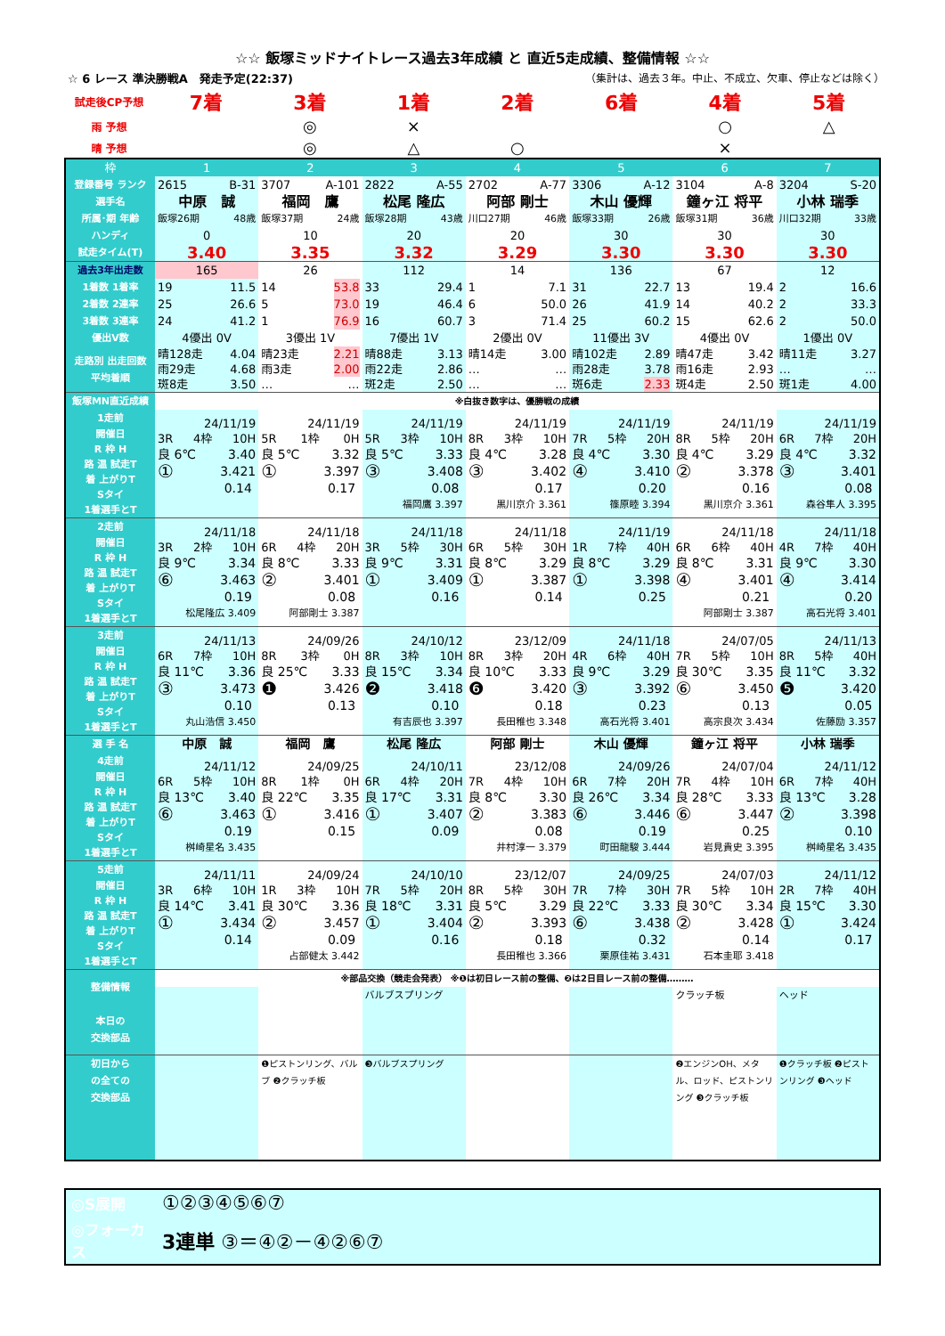☆☆ 飯塚ミッドナイトレース過去3年成績 と 直近5走成績、整備情報 ☆☆
☆ 6 レース 準決勝戦A　発走予定(22:37) （集計は、過去３年。中止、不成立、欠車、停止などは除く）
| 試走後CP予想 | 7着 | 3着 | 1着 | 2着 | 6着 | 4着 | 5着 |
| 雨 予想 | | ◎ | × | | | ○ | △ |
| 晴 予想 | | ◎ | △ | ○ | | × | |
| 枠 | 1 | 2 | 3 | 4 | 5 | 6 | 7 |
| --- | --- | --- | --- | --- | --- | --- | --- |
| 登録番号 ランク | 2615 B-31 | 3707 A-101 | 2822 A-55 | 2702 A-77 | 3306 A-12 | 3104 A-8 | 3204 S-20 |
| 選手名 | 中原 誠 | 福岡 鷹 | 松尾 隆広 | 阿部 剛士 | 木山 優輝 | 鐘ヶ江 将平 | 小林 瑞季 |
| 所属･期 年齢 | 飯塚26期 48歳 | 飯塚37期 24歳 | 飯塚28期 43歳 | 川口27期 46歳 | 飯塚33期 26歳 | 飯塚31期 36歳 | 川口32期 33歳 |
| ハンディ | 0 | 10 | 20 | 20 | 30 | 30 | 30 |
| 試走タイム(T) | 3.40 | 3.35 | 3.32 | 3.29 | 3.30 | 3.30 | 3.30 |
| 過去3年出走数 | 165 | 26 | 112 | 14 | 136 | 67 | 12 |
| 1着数 1着率 | 19 11.5 | 14 53.8 | 33 29.4 | 1 7.1 | 31 22.7 | 13 19.4 | 2 16.6 |
| 2着数 2連率 | 25 26.6 | 5 73.0 | 19 46.4 | 6 50.0 | 26 41.9 | 14 40.2 | 2 33.3 |
| 3着数 3連率 | 24 41.2 | 1 76.9 | 16 60.7 | 3 71.4 | 25 60.2 | 15 62.6 | 2 50.0 |
| 優出V数 | 4優出 0V | 3優出 1V | 7優出 1V | 2優出 0V | 11優出 3V | 4優出 0V | 1優出 0V |
| 走路別 出走回数 平均着順 | 晴128走 4.04 雨29走 4.68 斑8走 3.50 | 晴23走 2.21 雨3走 2.00 … … | 晴88走 3.13 雨22走 2.86 斑2走 2.50 | 晴14走 3.00 … … … … | 晴102走 2.89 雨28走 3.78 斑6走 2.33 | 晴47走 3.42 雨16走 2.93 斑4走 2.50 | 晴11走 3.27 … … 斑1走 4.00 |
| 飯塚MN直近成績 | ※白抜き数字は、優勝戦の成績 | | | | | | |
| 1走前 開催日 R 枠 H 路 温 試走T 着 上がりT Sタイ 1着選手とT | 24/11/19 3R 4枠 10H 良 6℃ 3.40 ① 3.421 0.14 | 24/11/19 5R 1枠 0H 良 5℃ 3.32 ① 3.397 0.17 | 24/11/19 5R 3枠 10H 良 5℃ 3.33 ③ 3.408 0.08 福岡鷹 3.397 | 24/11/19 8R 3枠 10H 良 4℃ 3.28 ③ 3.402 0.17 黒川京介 3.361 | 24/11/19 7R 5枠 20H 良 4℃ 3.30 ④ 3.410 0.20 篠原睦 3.394 | 24/11/19 8R 5枠 20H 良 4℃ 3.29 ② 3.378 0.16 黒川京介 3.361 | 24/11/19 6R 7枠 20H 良 4℃ 3.32 ③ 3.401 0.08 森谷隼人 3.395 |
| 2走前 開催日 R 枠 H 路 温 試走T 着 上がりT Sタイ 1着選手とT | 24/11/18 3R 2枠 10H 良 9℃ 3.34 ⑥ 3.463 0.19 松尾隆広 3.409 | 24/11/18 6R 4枠 20H 良 8℃ 3.33 ② 3.401 0.08 阿部剛士 3.387 | 24/11/18 3R 5枠 30H 良 9℃ 3.31 ① 3.409 0.16 | 24/11/18 6R 5枠 30H 良 8℃ 3.29 ① 3.387 0.14 | 24/11/19 1R 7枠 40H 良 8℃ 3.29 ① 3.398 0.25 | 24/11/18 6R 6枠 40H 良 8℃ 3.31 ④ 3.401 0.21 阿部剛士 3.387 | 24/11/18 4R 7枠 40H 良 9℃ 3.30 ④ 3.414 0.20 高石光将 3.401 |
| 3走前 開催日 R 枠 H 路 温 試走T 着 上がりT Sタイ 1着選手とT | 24/11/13 6R 7枠 10H 良 11℃ 3.36 ③ 3.473 0.10 丸山浩信 3.450 | 24/09/26 8R 3枠 0H 良 25℃ 3.33 ❶ 3.426 0.13 | 24/10/12 8R 3枠 10H 良 15℃ 3.34 ❷ 3.418 0.10 有吉辰也 3.397 | 23/12/09 8R 3枠 20H 良 10℃ 3.33 ❻ 3.420 0.18 長田稚也 3.348 | 24/11/18 4R 6枠 40H 良 9℃ 3.29 ③ 3.392 0.23 高石光将 3.401 | 24/07/05 7R 5枠 10H 良 30℃ 3.35 ⑥ 3.450 0.13 高宗良次 3.434 | 24/11/13 8R 5枠 40H 良 11℃ 3.32 ❺ 3.420 0.05 佐藤励 3.357 |
| 選 手 名 | 中原 誠 | 福岡 鷹 | 松尾 隆広 | 阿部 剛士 | 木山 優輝 | 鐘ヶ江 将平 | 小林 瑞季 |
| 4走前 開催日 R 枠 H 路 温 試走T 着 上がりT Sタイ 1着選手とT | 24/11/12 6R 5枠 10H 良 13℃ 3.40 ⑥ 3.463 0.19 桝崎星名 3.435 | 24/09/25 8R 1枠 0H 良 22℃ 3.35 ① 3.416 0.15 | 24/10/11 6R 4枠 20H 良 17℃ 3.31 ① 3.407 0.09 | 23/12/08 7R 4枠 10H 良 8℃ 3.30 ② 3.383 0.08 井村淳一 3.379 | 24/09/26 6R 7枠 20H 良 26℃ 3.34 ⑥ 3.446 0.19 町田龍駿 3.444 | 24/07/04 7R 4枠 10H 良 28℃ 3.33 ⑥ 3.447 0.25 岩見貴史 3.395 | 24/11/12 6R 7枠 40H 良 13℃ 3.28 ② 3.398 0.10 桝崎星名 3.435 |
| 5走前 開催日 R 枠 H 路 温 試走T 着 上がりT Sタイ 1着選手とT | 24/11/11 3R 6枠 10H 良 14℃ 3.41 ① 3.434 0.14 | 24/09/24 1R 3枠 10H 良 30℃ 3.36 ② 3.457 0.09 占部健太 3.442 | 24/10/10 7R 5枠 20H 良 18℃ 3.31 ① 3.404 0.16 | 23/12/07 8R 5枠 30H 良 5℃ 3.29 ② 3.393 0.18 長田稚也 3.366 | 24/09/25 7R 7枠 30H 良 22℃ 3.33 ⑥ 3.438 0.32 栗原佳祐 3.431 | 24/07/03 7R 5枠 10H 良 30℃ 3.34 ② 3.428 0.14 石本圭耶 3.418 | 24/11/12 2R 7枠 40H 良 15℃ 3.30 ① 3.424 0.17 |
| 整備情報 本日の 交換部品 | ※部品交換（競走会発表） ※❶は初日レース前の整備、❷は2日目レース前の整備……… | | | | | | |
| | | | バルブスプリング | | | クラッチ板 | ヘッド |
| 初日から の全ての 交換部品 | | ❶ピストンリング、バルブ ❷クラッチ板 | ❸バルブスプリング | | | ❷エンジンOH、メタル、ロッド、ピストンリング ❸クラッチ板 | ❶クラッチ板 ❷ピストンリング ❸ヘッド |
| ◎S展開 | ①②③④⑤⑥⑦ |
| ◎フォーカス | 3連単 ③＝④②－④②⑥⑦ |